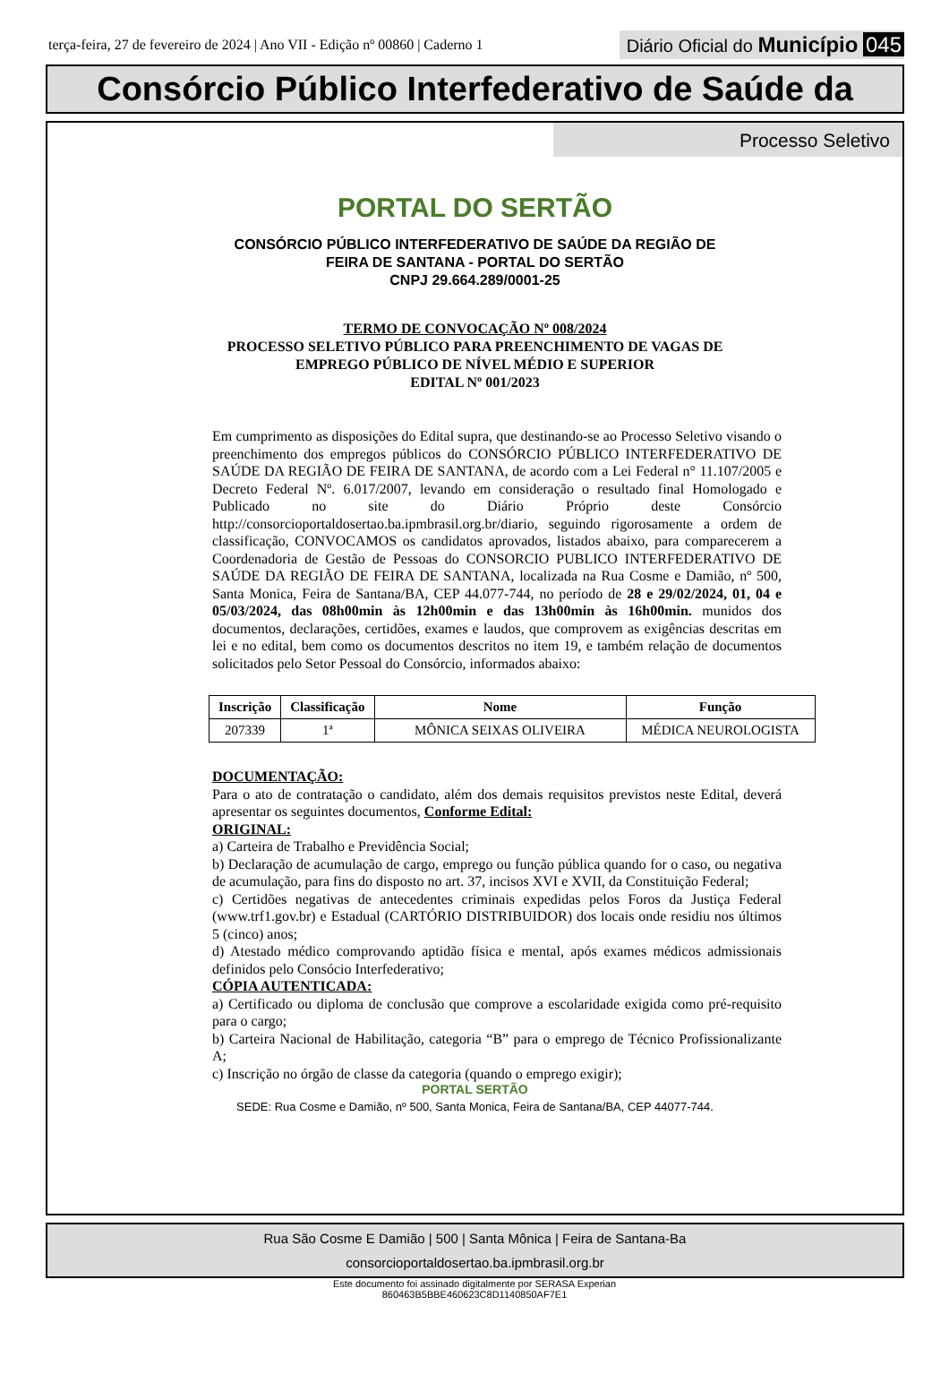terça-feira, 27 de fevereiro de 2024 | Ano VII - Edição nº 00860 | Caderno 1
Diário Oficial do Município 045
Consórcio Público Interfederativo de Saúde da
Processo Seletivo
PORTAL DO SERTÃO
CONSÓRCIO PÚBLICO INTERFEDERATIVO DE SAÚDE DA REGIÃO DE
FEIRA DE SANTANA - PORTAL DO SERTÃO
CNPJ 29.664.289/0001-25
TERMO DE CONVOCAÇÃO Nº 008/2024
PROCESSO SELETIVO PÚBLICO PARA PREENCHIMENTO DE VAGAS DE
EMPREGO PÚBLICO DE NÍVEL MÉDIO E SUPERIOR
EDITAL Nº 001/2023
Em cumprimento as disposições do Edital supra, que destinando-se ao Processo Seletivo visando o preenchimento dos empregos públicos do CONSÓRCIO PÚBLICO INTERFEDERATIVO DE SAÚDE DA REGIÃO DE FEIRA DE SANTANA, de acordo com a Lei Federal n° 11.107/2005 e Decreto Federal Nº. 6.017/2007, levando em consideração o resultado final Homologado e Publicado no site do Diário Próprio deste Consórcio http://consorcioportaldosertao.ba.ipmbrasil.org.br/diario, seguindo rigorosamente a ordem de classificação, CONVOCAMOS os candidatos aprovados, listados abaixo, para comparecerem a Coordenadoria de Gestão de Pessoas do CONSORCIO PUBLICO INTERFEDERATIVO DE SAÚDE DA REGIÃO DE FEIRA DE SANTANA, localizada na Rua Cosme e Damião, nº 500, Santa Monica, Feira de Santana/BA, CEP 44.077-744, no período de 28 e 29/02/2024, 01, 04 e 05/03/2024, das 08h00min às 12h00min e das 13h00min às 16h00min. munidos dos documentos, declarações, certidões, exames e laudos, que comprovem as exigências descritas em lei e no edital, bem como os documentos descritos no item 19, e também relação de documentos solicitados pelo Setor Pessoal do Consórcio, informados abaixo:
| Inscrição | Classificação | Nome | Função |
| --- | --- | --- | --- |
| 207339 | 1ª | MÔNICA SEIXAS OLIVEIRA | MÉDICA NEUROLOGISTA |
DOCUMENTAÇÃO:
Para o ato de contratação o candidato, além dos demais requisitos previstos neste Edital, deverá apresentar os seguintes documentos, Conforme Edital:
ORIGINAL:
a) Carteira de Trabalho e Previdência Social;
b) Declaração de acumulação de cargo, emprego ou função pública quando for o caso, ou negativa de acumulação, para fins do disposto no art. 37, incisos XVI e XVII, da Constituição Federal;
c) Certidões negativas de antecedentes criminais expedidas pelos Foros da Justiça Federal (www.trf1.gov.br) e Estadual (CARTÓRIO DISTRIBUIDOR) dos locais onde residiu nos últimos 5 (cinco) anos;
d) Atestado médico comprovando aptidão física e mental, após exames médicos admissionais definidos pelo Consócio Interfederativo;
CÓPIA AUTENTICADA:
a) Certificado ou diploma de conclusão que comprove a escolaridade exigida como pré-requisito para o cargo;
b) Carteira Nacional de Habilitação, categoria “B” para o emprego de Técnico Profissionalizante A;
c) Inscrição no órgão de classe da categoria (quando o emprego exigir);
PORTAL SERTÃO
SEDE: Rua Cosme e Damião, nº 500, Santa Monica, Feira de Santana/BA, CEP 44077-744.
Rua São Cosme E Damião | 500 | Santa Mônica | Feira de Santana-Ba
consorcioportaldosertao.ba.ipmbrasil.org.br
Este documento foi assinado digitalmente por SERASA Experian
860463B5BBE460623C8D1140850AF7E1